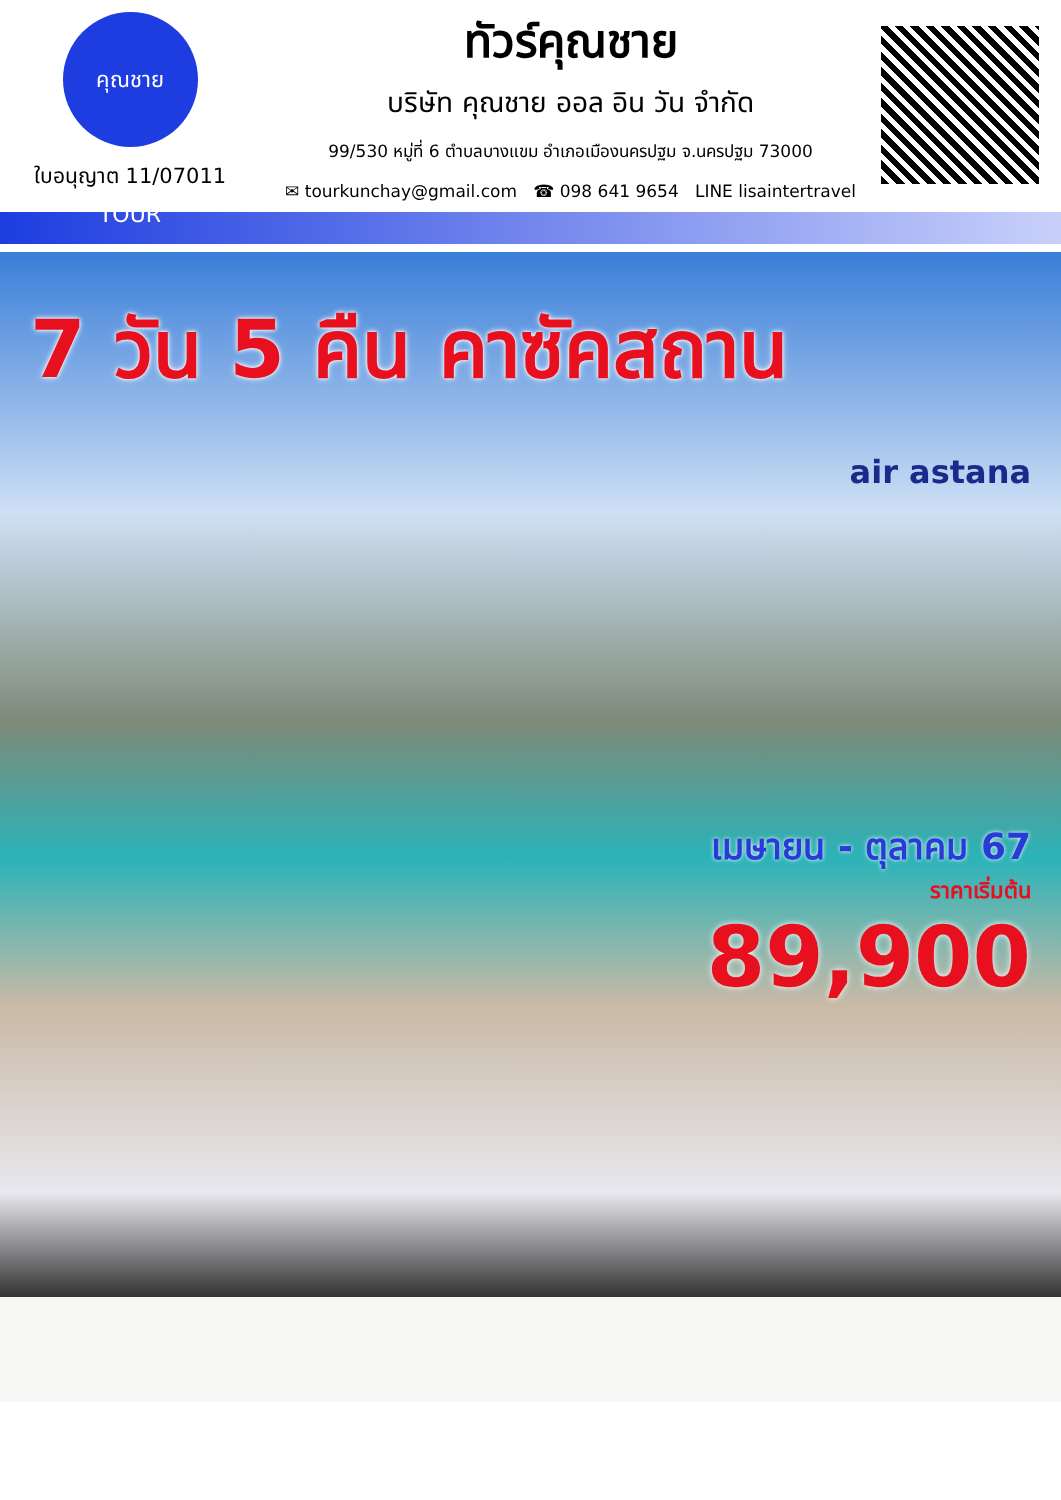คุณชาย TOUR
ใบอนุญาต 11/07011
ทัวร์คุณชาย
บริษัท คุณชาย ออล อิน วัน จำกัด
99/530 หมู่ที่ 6 ตำบลบางแขม อำเภอเมืองนครปฐม จ.นครปฐม 73000
✉ tourkunchay@gmail.com ☎ 098 641 9654 LINE lisaintertravel
7 วัน 5 คืน คาซัคสถาน
air astana
เมษายน - ตุลาคม 67
ราคาเริ่มต้น
89,900